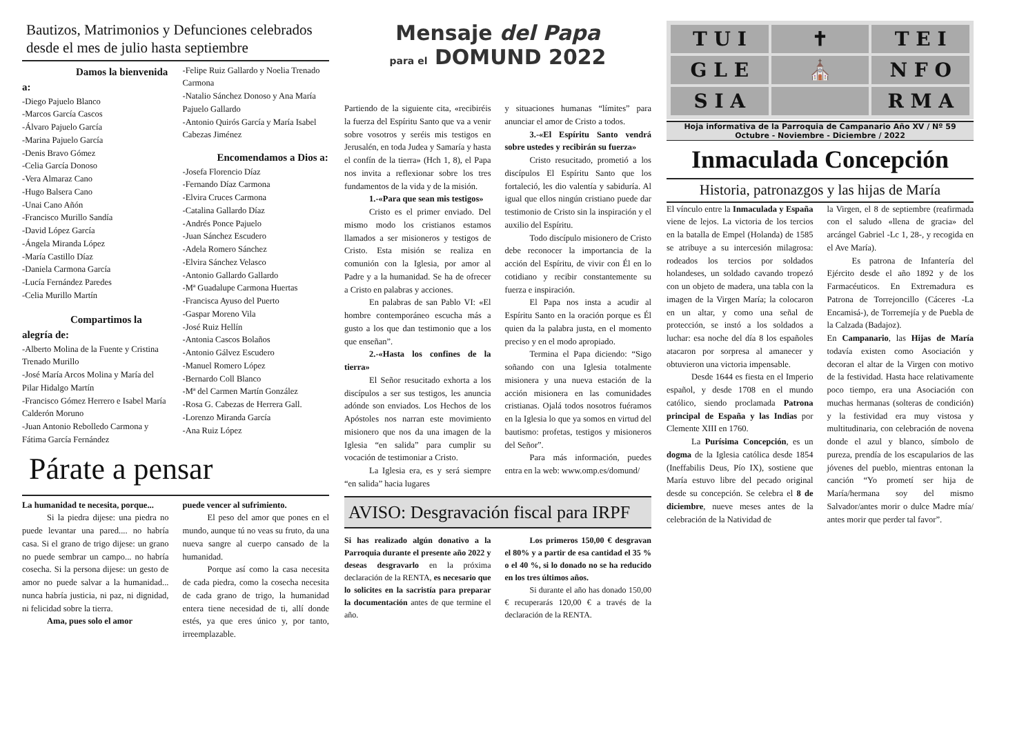Bautizos, Matrimonios y Defunciones celebrados desde el mes de julio hasta septiembre
Damos la bienvenida a:
-Diego Pajuelo Blanco
-Marcos García Cascos
-Álvaro Pajuelo García
-Marina Pajuelo García
-Denis Bravo Gómez
-Celia García Donoso
-Vera Almaraz Cano
-Hugo Balsera Cano
-Unai Cano Añón
-Francisco Murillo Sandía
-David López García
-Ángela Miranda López
-María Castillo Díaz
-Daniela Carmona García
-Lucía Fernández Paredes
-Celia Murillo Martín
Compartimos la alegría de:
-Alberto Molina de la Fuente y Cristina Trenado Murillo
-José María Arcos Molina y María del Pilar Hidalgo Martín
-Francisco Gómez Herrero e Isabel María Calderón Moruno
-Juan Antonio Rebolledo Carmona y Fátima García Fernández
-Felipe Ruiz Gallardo y Noelia Trenado Carmona
-Natalio Sánchez Donoso y Ana María Pajuelo Gallardo
-Antonio Quirós García y María Isabel Cabezas Jiménez
Encomendamos a Dios a:
-Josefa Florencio Díaz
-Fernando Díaz Carmona
-Elvira Cruces Carmona
-Catalina Gallardo Díaz
-Andrés Ponce Pajuelo
-Juan Sánchez Escudero
-Adela Romero Sánchez
-Elvira Sánchez Velasco
-Antonio Gallardo Gallardo
-Mª Guadalupe Carmona Huertas
-Francisca Ayuso del Puerto
-Gaspar Moreno Vila
-José Ruiz Hellín
-Antonia Cascos Bolaños
-Antonio Gálvez Escudero
-Manuel Romero López
-Bernardo Coll Blanco
-Mª del Carmen Martín González
-Rosa G. Cabezas de Herrera Gall.
-Lorenzo Miranda García
-Ana Ruiz López
Párate a pensar
La humanidad te necesita, porque...
Si la piedra dijese: una piedra no puede levantar una pared.... no habría casa. Si el grano de trigo dijese: un grano no puede sembrar un campo... no habría cosecha. Si la persona dijese: un gesto de amor no puede salvar a la humanidad... nunca habría justicia, ni paz, ni dignidad, ni felicidad sobre la tierra.
Ama, pues solo el amor
puede vencer al sufrimiento.
El peso del amor que pones en el mundo, aunque tú no veas su fruto, da una nueva sangre al cuerpo cansado de la humanidad.
Porque así como la casa necesita de cada piedra, como la cosecha necesita de cada grano de trigo, la humanidad entera tiene necesidad de ti, allí donde estés, ya que eres único y, por tanto, irreemplazable.
Mensaje del Papa
para el DOMUND 2022
Partiendo de la siguiente cita, «recibiréis la fuerza del Espíritu Santo que va a venir sobre vosotros y seréis mis testigos en Jerusalén, en toda Judea y Samaría y hasta el confín de la tierra» (Hch 1, 8), el Papa nos invita a reflexionar sobre los tres fundamentos de la vida y de la misión.
1.-«Para que sean mis testigos»
Cristo es el primer enviado. Del mismo modo los cristianos estamos llamados a ser misioneros y testigos de Cristo. Esta misión se realiza en comunión con la Iglesia, por amor al Padre y a la humanidad. Se ha de ofrecer a Cristo en palabras y acciones.
En palabras de san Pablo VI: «El hombre contemporáneo escucha más a gusto a los que dan testimonio que a los que enseñan”.
2.-«Hasta los confines de la tierra»
El Señor resucitado exhorta a los discípulos a ser sus testigos, les anuncia adónde son enviados. Los Hechos de los Apóstoles nos narran este movimiento misionero que nos da una imagen de la Iglesia “en salida” para cumplir su vocación de testimoniar a Cristo.
La Iglesia era, es y será siempre “en salida” hacia lugares
y situaciones humanas “límites” para anunciar el amor de Cristo a todos.
3.-«El Espíritu Santo vendrá sobre ustedes y recibirán su fuerza»
Cristo resucitado, prometió a los discípulos El Espíritu Santo que los fortaleció, les dio valentía y sabiduría. Al igual que ellos ningún cristiano puede dar testimonio de Cristo sin la inspiración y el auxilio del Espíritu.
Todo discípulo misionero de Cristo debe reconocer la importancia de la acción del Espíritu, de vivir con Él en lo cotidiano y recibir constantemente su fuerza e inspiración.
El Papa nos insta a acudir al Espíritu Santo en la oración porque es Él quien da la palabra justa, en el momento preciso y en el modo apropiado.
Termina el Papa diciendo: “Sigo soñando con una Iglesia totalmente misionera y una nueva estación de la acción misionera en las comunidades cristianas. Ojalá todos nosotros fuéramos en la Iglesia lo que ya somos en virtud del bautismo: profetas, testigos y misioneros del Señor”.
Para más información, puedes entra en la web: www.omp.es/domund/
AVISO: Desgravación fiscal para IRPF
Si has realizado algún donativo a la Parroquia durante el presente año 2022 y deseas desgravarlo en la próxima declaración de la RENTA, es necesario que lo solicites en la sacristía para preparar la documentación antes de que termine el año.
Los primeros 150,00 € desgravan el 80% y a partir de esa cantidad el 35 % o el 40 %, si lo donado no se ha reducido en los tres últimos años.
Si durante el año has donado 150,00 € recuperarás 120,00 € a través de la declaración de la RENTA.
T U I ✝ T E I G L E ⛪ N F O S I A R M A
Hoja informativa de la Parroquia de Campanario Año XV / Nº 59
Octubre - Noviembre - Diciembre / 2022
Inmaculada Concepción
Historia, patronazgos y las hijas de María
El vínculo entre la Inmaculada y España viene de lejos. La victoria de los tercios en la batalla de Empel (Holanda) de 1585 se atribuye a su intercesión milagrosa: rodeados los tercios por soldados holandeses, un soldado cavando tropezó con un objeto de madera, una tabla con la imagen de la Virgen María; la colocaron en un altar, y como una señal de protección, se instó a los soldados a luchar: esa noche del día 8 los españoles atacaron por sorpresa al amanecer y obtuvieron una victoria impensable.
Desde 1644 es fiesta en el Imperio español, y desde 1708 en el mundo católico, siendo proclamada Patrona principal de España y las Indias por Clemente XIII en 1760.
La Purísima Concepción, es un dogma de la Iglesia católica desde 1854 (Ineffabilis Deus, Pío IX), sostiene que María estuvo libre del pecado original desde su concepción. Se celebra el 8 de diciembre, nueve meses antes de la celebración de la Natividad de
la Virgen, el 8 de septiembre (reafirmada con el saludo «llena de gracia» del arcángel Gabriel -Lc 1, 28-, y recogida en el Ave María).
Es patrona de Infantería del Ejército desde el año 1892 y de los Farmacéuticos. En Extremadura es Patrona de Torrejoncillo (Cáceres -La Encamisá-), de Torremejía y de Puebla de la Calzada (Badajoz).
En Campanario, las Hijas de María todavía existen como Asociación y decoran el altar de la Virgen con motivo de la festividad. Hasta hace relativamente poco tiempo, era una Asociación con muchas hermanas (solteras de condición) y la festividad era muy vistosa y multitudinaria, con celebración de novena donde el azul y blanco, símbolo de pureza, prendía de los escapularios de las jóvenes del pueblo, mientras entonan la canción “Yo prometí ser hija de María/hermana soy del mismo Salvador/antes morir o dulce Madre mía/ antes morir que perder tal favor”.